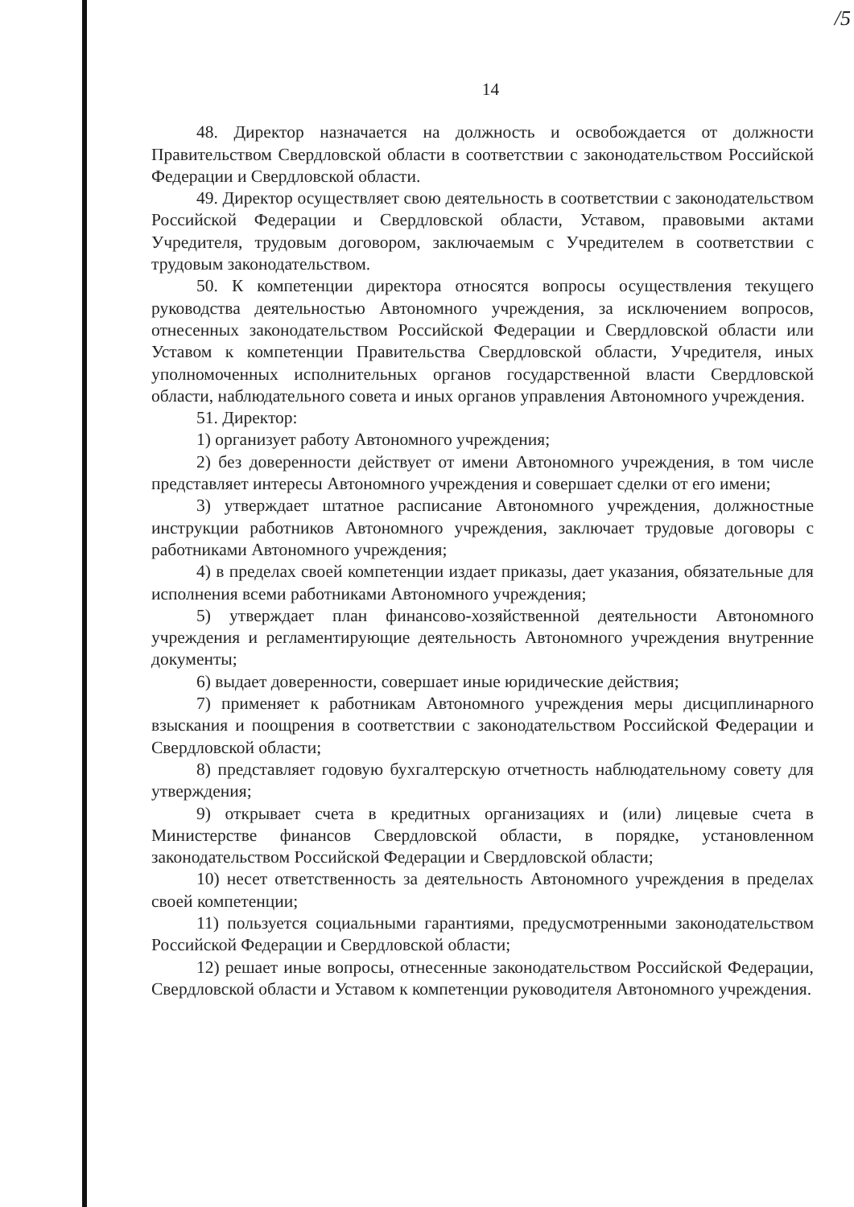/5
14
48. Директор назначается на должность и освобождается от должности Правительством Свердловской области в соответствии с законодательством Российской Федерации и Свердловской области.
49. Директор осуществляет свою деятельность в соответствии с законодательством Российской Федерации и Свердловской области, Уставом, правовыми актами Учредителя, трудовым договором, заключаемым с Учредителем в соответствии с трудовым законодательством.
50. К компетенции директора относятся вопросы осуществления текущего руководства деятельностью Автономного учреждения, за исключением вопросов, отнесенных законодательством Российской Федерации и Свердловской области или Уставом к компетенции Правительства Свердловской области, Учредителя, иных уполномоченных исполнительных органов государственной власти Свердловской области, наблюдательного совета и иных органов управления Автономного учреждения.
51. Директор:
1) организует работу Автономного учреждения;
2) без доверенности действует от имени Автономного учреждения, в том числе представляет интересы Автономного учреждения и совершает сделки от его имени;
3) утверждает штатное расписание Автономного учреждения, должностные инструкции работников Автономного учреждения, заключает трудовые договоры с работниками Автономного учреждения;
4) в пределах своей компетенции издает приказы, дает указания, обязательные для исполнения всеми работниками Автономного учреждения;
5) утверждает план финансово-хозяйственной деятельности Автономного учреждения и регламентирующие деятельность Автономного учреждения внутренние документы;
6) выдает доверенности, совершает иные юридические действия;
7) применяет к работникам Автономного учреждения меры дисциплинарного взыскания и поощрения в соответствии с законодательством Российской Федерации и Свердловской области;
8) представляет годовую бухгалтерскую отчетность наблюдательному совету для утверждения;
9) открывает счета в кредитных организациях и (или) лицевые счета в Министерстве финансов Свердловской области, в порядке, установленном законодательством Российской Федерации и Свердловской области;
10) несет ответственность за деятельность Автономного учреждения в пределах своей компетенции;
11) пользуется социальными гарантиями, предусмотренными законодательством Российской Федерации и Свердловской области;
12) решает иные вопросы, отнесенные законодательством Российской Федерации, Свердловской области и Уставом к компетенции руководителя Автономного учреждения.